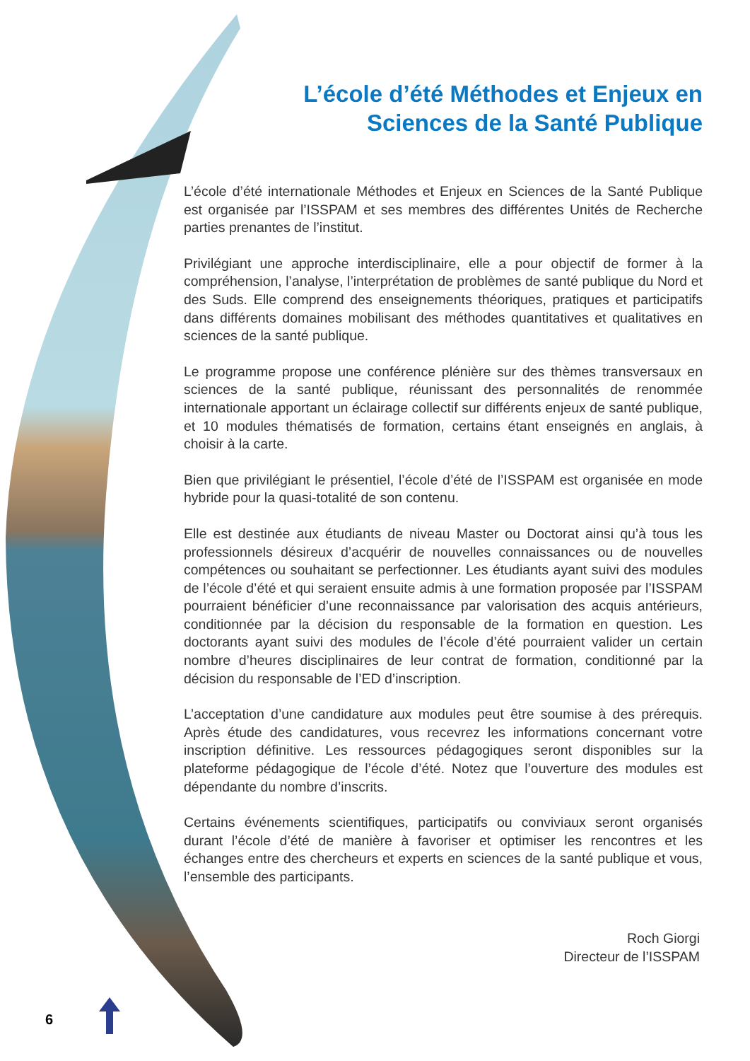L’école d’été Méthodes et Enjeux en
Sciences de la Santé Publique
L’école d’été internationale Méthodes et Enjeux en Sciences de la Santé Publique est organisée par l’ISSPAM et ses membres des différentes Unités de Recherche parties prenantes de l’institut.
Privilégiant une approche interdisciplinaire, elle a pour objectif de former à la compréhension, l’analyse, l’interprétation de problèmes de santé publique du Nord et des Suds. Elle comprend des enseignements théoriques, pratiques et participatifs dans différents domaines mobilisant des méthodes quantitatives et qualitatives en sciences de la santé publique.
Le programme propose une conférence plénière sur des thèmes transversaux en sciences de la santé publique, réunissant des personnalités de renommée internationale apportant un éclairage collectif sur différents enjeux de santé publique, et 10 modules thématisés de formation, certains étant enseignés en anglais, à choisir à la carte.
Bien que privilégiant le présentiel, l’école d’été de l’ISSPAM est organisée en mode hybride pour la quasi-totalité de son contenu.
Elle est destinée aux étudiants de niveau Master ou Doctorat ainsi qu’à tous les professionnels désireux d’acquérir de nouvelles connaissances ou de nouvelles compétences ou souhaitant se perfectionner. Les étudiants ayant suivi des modules de l’école d’été et qui seraient ensuite admis à une formation proposée par l’ISSPAM pourraient bénéficier d’une reconnaissance par valorisation des acquis antérieurs, conditionnée par la décision du responsable de la formation en question. Les doctorants ayant suivi des modules de l’école d’été pourraient valider un certain nombre d’heures disciplinaires de leur contrat de formation, conditionné par la décision du responsable de l’ED d’inscription.
L’acceptation d’une candidature aux modules peut être soumise à des prérequis. Après étude des candidatures, vous recevrez les informations concernant votre inscription définitive. Les ressources pédagogiques seront disponibles sur la plateforme pédagogique de l’école d’été. Notez que l’ouverture des modules est dépendante du nombre d’inscrits.
Certains événements scientifiques, participatifs ou conviviaux seront organisés durant l’école d’été de manière à favoriser et optimiser les rencontres et les échanges entre des chercheurs et experts en sciences de la santé publique et vous, l’ensemble des participants.
Roch Giorgi
Directeur de l’ISSPAM
6